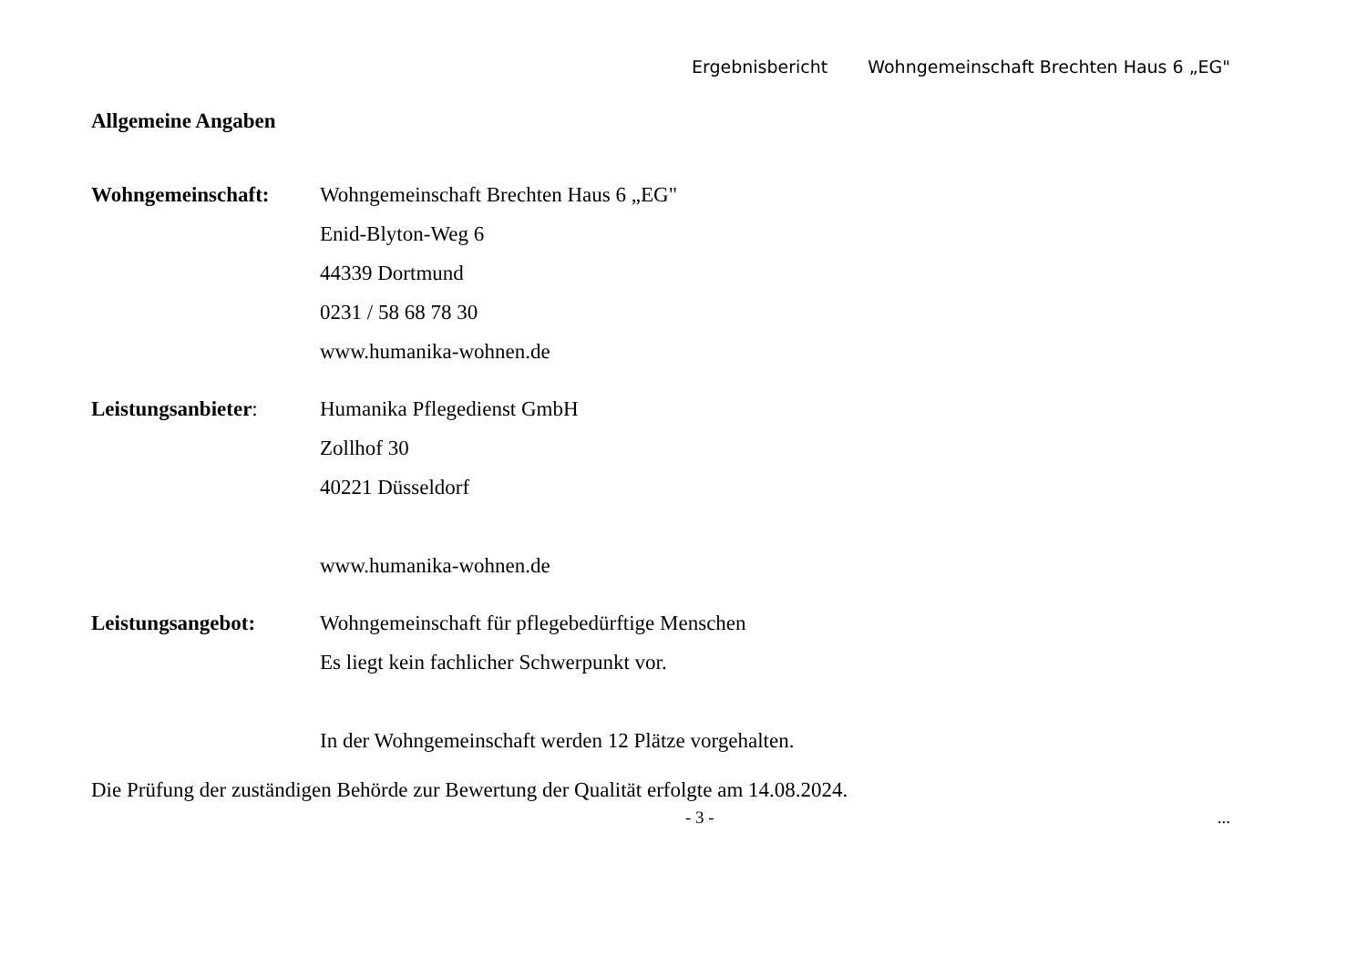Ergebnisbericht Wohngemeinschaft Brechten Haus 6 „EG"
Allgemeine Angaben
Wohngemeinschaft: Wohngemeinschaft Brechten Haus 6 „EG"
Enid-Blyton-Weg 6
44339 Dortmund
0231 / 58 68 78 30
www.humanika-wohnen.de
Leistungsanbieter: Humanika Pflegedienst GmbH
Zollhof 30
40221 Düsseldorf
www.humanika-wohnen.de
Leistungsangebot: Wohngemeinschaft für pflegebedürftige Menschen
Es liegt kein fachlicher Schwerpunkt vor.
In der Wohngemeinschaft werden 12 Plätze vorgehalten.
Die Prüfung der zuständigen Behörde zur Bewertung der Qualität erfolgte am 14.08.2024.
- 3 - ...